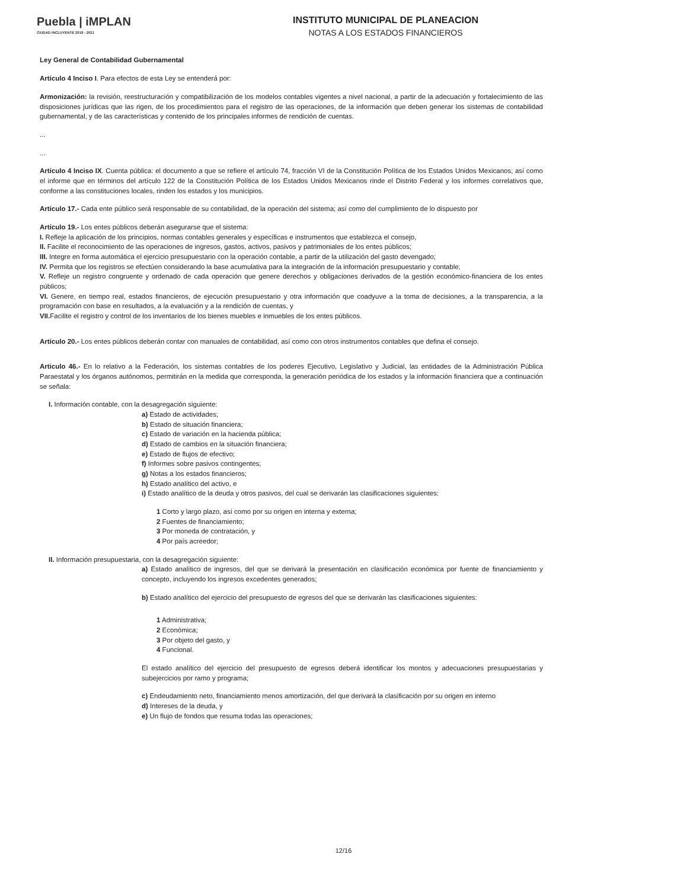Puebla | iMPLAN
CIUDAD INCLUYENTE 2018 - 2021
INSTITUTO MUNICIPAL DE PLANEACION
NOTAS A LOS ESTADOS FINANCIEROS
Ley General de Contabilidad Gubernamental
Artículo 4 Inciso I. Para efectos de esta Ley se entenderá por:
Armonización: la revisión, reestructuración y compatibilización de los modelos contables vigentes a nivel nacional, a partir de la adecuación y fortalecimiento de las disposiciones jurídicas que las rigen, de los procedimientos para el registro de las operaciones, de la información que deben generar los sistemas de contabilidad gubernamental, y de las características y contenido de los principales informes de rendición de cuentas.
...
...
Artículo 4 Inciso IX. Cuenta pública: el documento a que se refiere el artículo 74, fracción VI de la Constitución Política de los Estados Unidos Mexicanos; así como el informe que en términos del artículo 122 de la Constitución Política de los Estados Unidos Mexicanos rinde el Distrito Federal y los informes correlativos que, conforme a las constituciones locales, rinden los estados y los municipios.
Artículo 17.- Cada ente público será responsable de su contabilidad, de la operación del sistema; así como del cumplimiento de lo dispuesto por
Artículo 19.- Los entes públicos deberán asegurarse que el sistema:
I. Refleje la aplicación de los principios, normas contables generales y específicas e instrumentos que establezca el consejo,
II. Facilite el reconocimiento de las operaciones de ingresos, gastos, activos, pasivos y patrimoniales de los entes públicos;
III. Integre en forma automática el ejercicio presupuestario con la operación contable, a partir de la utilización del gasto devengado;
IV. Permita que los registros se efectúen considerando la base acumulativa para la integración de la información presupuestario y contable;
V. Refleje un registro congruente y ordenado de cada operación que genere derechos y obligaciones derivados de la gestión económico-financiera de los entes públicos;
VI. Genere, en tiempo real, estados financieros, de ejecución presupuestario y otra información que coadyuve a la toma de decisiones, a la transparencia, a la programación con base en resultados, a la evaluación y a la rendición de cuentas, y
VII. Facilite el registro y control de los inventarios de los bienes muebles e inmuebles de los entes públicos.
Artículo 20.- Los entes públicos deberán contar con manuales de contabilidad, así como con otros instrumentos contables que defina el consejo.
Articulo 46.- En lo relativo a la Federación, los sistemas contables de los poderes Ejecutivo, Legislativo y Judicial, las entidades de la Administración Pública Paraestatal y los órganos autónomos, permitirán en la medida que corresponda, la generación periódica de los estados y la información financiera que a continuación se señala:
I. Información contable, con la desagregación siguiente:
a) Estado de actividades;
b) Estado de situación financiera;
c) Estado de variación en la hacienda pública;
d) Estado de cambios en la situación financiera;
e) Estado de flujos de efectivo;
f) Informes sobre pasivos contingentes;
g) Notas a los estados financieros;
h) Estado analítico del activo, e
i) Estado analítico de la deuda y otros pasivos, del cual se derivarán las clasificaciones siguientes:
1 Corto y largo plazo, así como por su origen en interna y externa;
2 Fuentes de financiamiento;
3 Por moneda de contratación, y
4 Por país acreedor;
II. Información presupuestaria, con la desagregación siguiente:
a) Estado analítico de ingresos, del que se derivará la presentación en clasificación económica por fuente de financiamiento y concepto, incluyendo los ingresos excedentes generados;
b) Estado analítico del ejercicio del presupuesto de egresos del que se derivarán las clasificaciones siguientes:
1 Administrativa;
2 Económica;
3 Por objeto del gasto, y
4 Funcional.
El estado analítico del ejercicio del presupuesto de egresos deberá identificar los montos y adecuaciones presupuestarias y subejercicios por ramo y programa;
c) Endeudamiento neto, financiamiento menos amortización, del que derivará la clasificación por su origen en interno
d) Intereses de la deuda, y
e) Un flujo de fondos que resuma todas las operaciones;
12/16